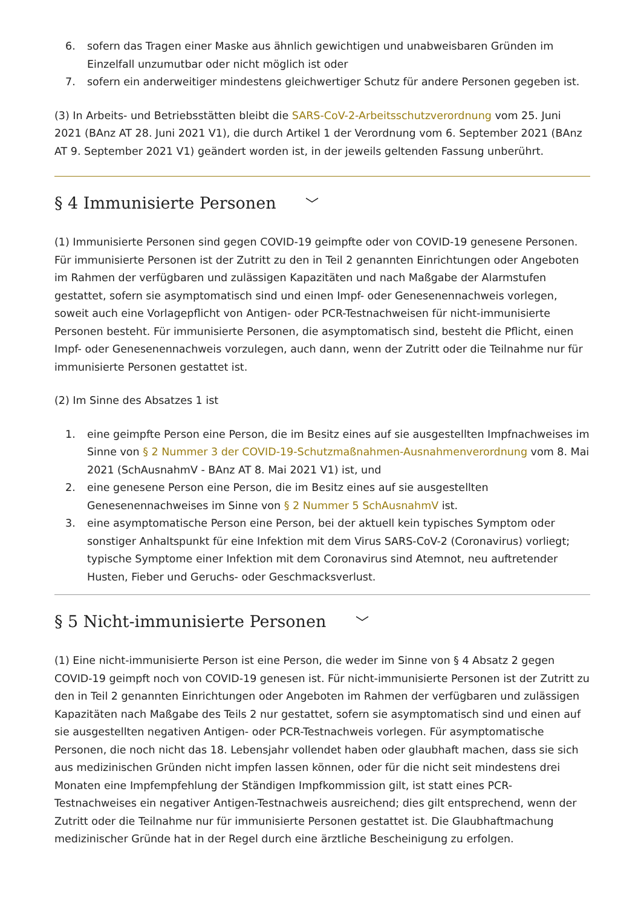6. sofern das Tragen einer Maske aus ähnlich gewichtigen und unabweisbaren Gründen im Einzelfall unzumutbar oder nicht möglich ist oder
7. sofern ein anderweitiger mindestens gleichwertiger Schutz für andere Personen gegeben ist.
(3) In Arbeits- und Betriebsstätten bleibt die SARS-CoV-2-Arbeitsschutzverordnung vom 25. Juni 2021 (BAnz AT 28. Juni 2021 V1), die durch Artikel 1 der Verordnung vom 6. September 2021 (BAnz AT 9. September 2021 V1) geändert worden ist, in der jeweils geltenden Fassung unberührt.
§ 4 Immunisierte Personen ﹀
(1) Immunisierte Personen sind gegen COVID-19 geimpfte oder von COVID-19 genesene Personen. Für immunisierte Personen ist der Zutritt zu den in Teil 2 genannten Einrichtungen oder Angeboten im Rahmen der verfügbaren und zulässigen Kapazitäten und nach Maßgabe der Alarmstufen gestattet, sofern sie asymptomatisch sind und einen Impf- oder Genesenennachweis vorlegen, soweit auch eine Vorlagepflicht von Antigen- oder PCR-Testnachweisen für nicht-immunisierte Personen besteht. Für immunisierte Personen, die asymptomatisch sind, besteht die Pflicht, einen Impf- oder Genesenennachweis vorzulegen, auch dann, wenn der Zutritt oder die Teilnahme nur für immunisierte Personen gestattet ist.
(2) Im Sinne des Absatzes 1 ist
1. eine geimpfte Person eine Person, die im Besitz eines auf sie ausgestellten Impfnachweises im Sinne von § 2 Nummer 3 der COVID-19-Schutzmaßnahmen-Ausnahmenverordnung vom 8. Mai 2021 (SchAusnahmV - BAnz AT 8. Mai 2021 V1) ist, und
2. eine genesene Person eine Person, die im Besitz eines auf sie ausgestellten Genesenennachweises im Sinne von § 2 Nummer 5 SchAusnahmV ist.
3. eine asymptomatische Person eine Person, bei der aktuell kein typisches Symptom oder sonstiger Anhaltspunkt für eine Infektion mit dem Virus SARS-CoV-2 (Coronavirus) vorliegt; typische Symptome einer Infektion mit dem Coronavirus sind Atemnot, neu auftretender Husten, Fieber und Geruchs- oder Geschmacksverlust.
§ 5 Nicht-immunisierte Personen ﹀
(1) Eine nicht-immunisierte Person ist eine Person, die weder im Sinne von § 4 Absatz 2 gegen COVID-19 geimpft noch von COVID-19 genesen ist. Für nicht-immunisierte Personen ist der Zutritt zu den in Teil 2 genannten Einrichtungen oder Angeboten im Rahmen der verfügbaren und zulässigen Kapazitäten nach Maßgabe des Teils 2 nur gestattet, sofern sie asymptomatisch sind und einen auf sie ausgestellten negativen Antigen- oder PCR-Testnachweis vorlegen. Für asymptomatische Personen, die noch nicht das 18. Lebensjahr vollendet haben oder glaubhaft machen, dass sie sich aus medizinischen Gründen nicht impfen lassen können, oder für die nicht seit mindestens drei Monaten eine Impfempfehlung der Ständigen Impfkommission gilt, ist statt eines PCR-Testnachweises ein negativer Antigen-Testnachweis ausreichend; dies gilt entsprechend, wenn der Zutritt oder die Teilnahme nur für immunisierte Personen gestattet ist. Die Glaubhaftmachung medizinischer Gründe hat in der Regel durch eine ärztliche Bescheinigung zu erfolgen.